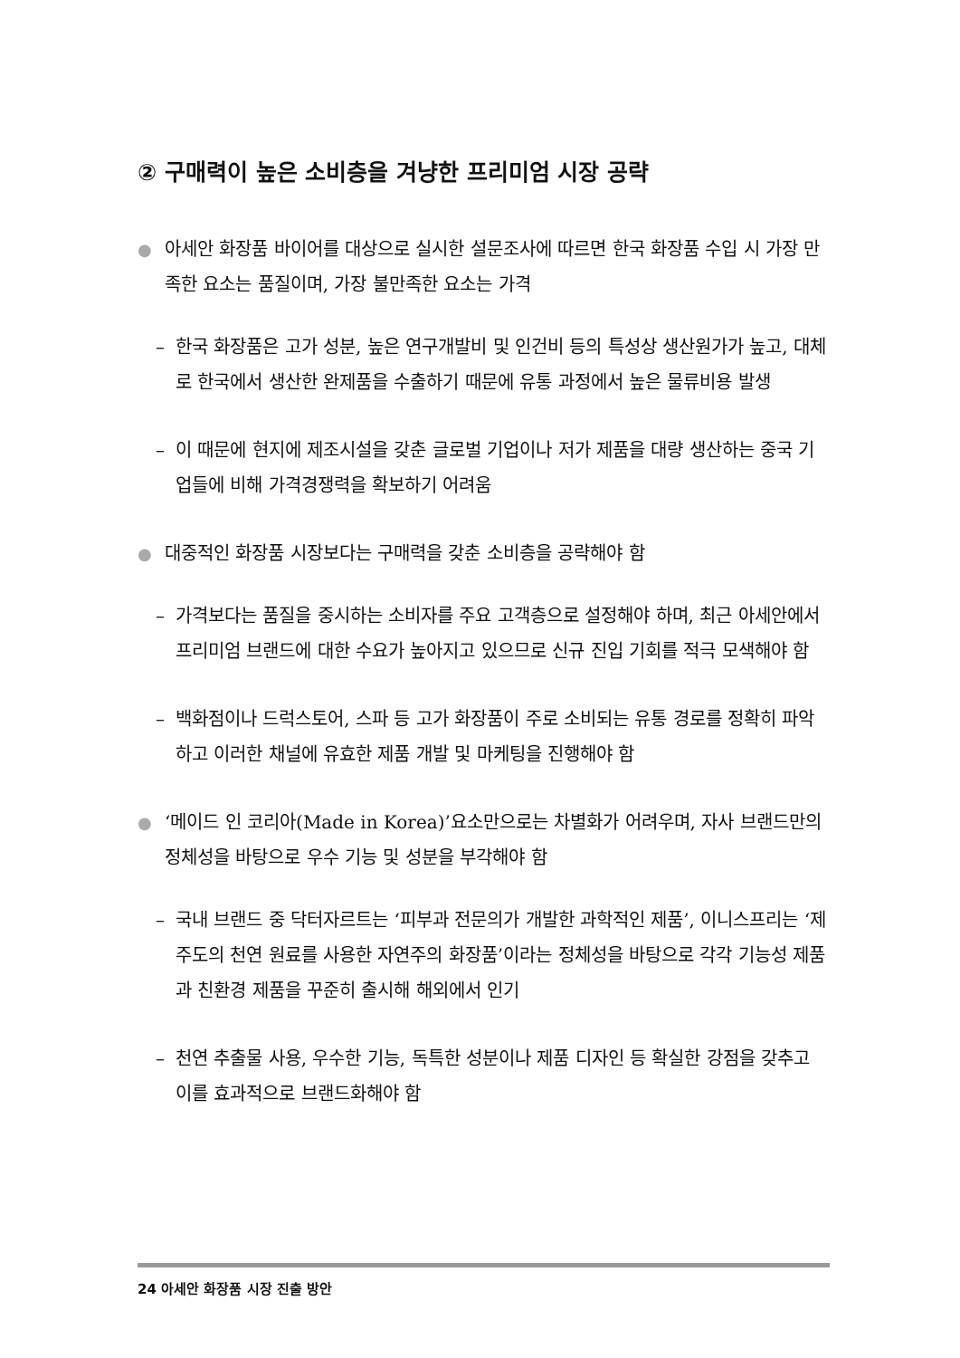② 구매력이 높은 소비층을 겨냥한 프리미엄 시장 공략
● 아세안 화장품 바이어를 대상으로 실시한 설문조사에 따르면 한국 화장품 수입 시 가장 만족한 요소는 품질이며, 가장 불만족한 요소는 가격
– 한국 화장품은 고가 성분, 높은 연구개발비 및 인건비 등의 특성상 생산원가가 높고, 대체로 한국에서 생산한 완제품을 수출하기 때문에 유통 과정에서 높은 물류비용 발생
– 이 때문에 현지에 제조시설을 갖춘 글로벌 기업이나 저가 제품을 대량 생산하는 중국 기업들에 비해 가격경쟁력을 확보하기 어려움
● 대중적인 화장품 시장보다는 구매력을 갖춘 소비층을 공략해야 함
– 가격보다는 품질을 중시하는 소비자를 주요 고객층으로 설정해야 하며, 최근 아세안에서 프리미엄 브랜드에 대한 수요가 높아지고 있으므로 신규 진입 기회를 적극 모색해야 함
– 백화점이나 드럭스토어, 스파 등 고가 화장품이 주로 소비되는 유통 경로를 정확히 파악하고 이러한 채널에 유효한 제품 개발 및 마케팅을 진행해야 함
● ‘메이드 인 코리아(Made in Korea)’요소만으로는 차별화가 어려우며, 자사 브랜드만의 정체성을 바탕으로 우수 기능 및 성분을 부각해야 함
– 국내 브랜드 중 닥터자르트는 ‘피부과 전문의가 개발한 과학적인 제품’, 이니스프리는 ‘제주도의 천연 원료를 사용한 자연주의 화장품’이라는 정체성을 바탕으로 각각 기능성 제품과 친환경 제품을 꾸준히 출시해 해외에서 인기
– 천연 추출물 사용, 우수한 기능, 독특한 성분이나 제품 디자인 등 확실한 강점을 갖추고 이를 효과적으로 브랜드화해야 함
24 아세안 화장품 시장 진출 방안